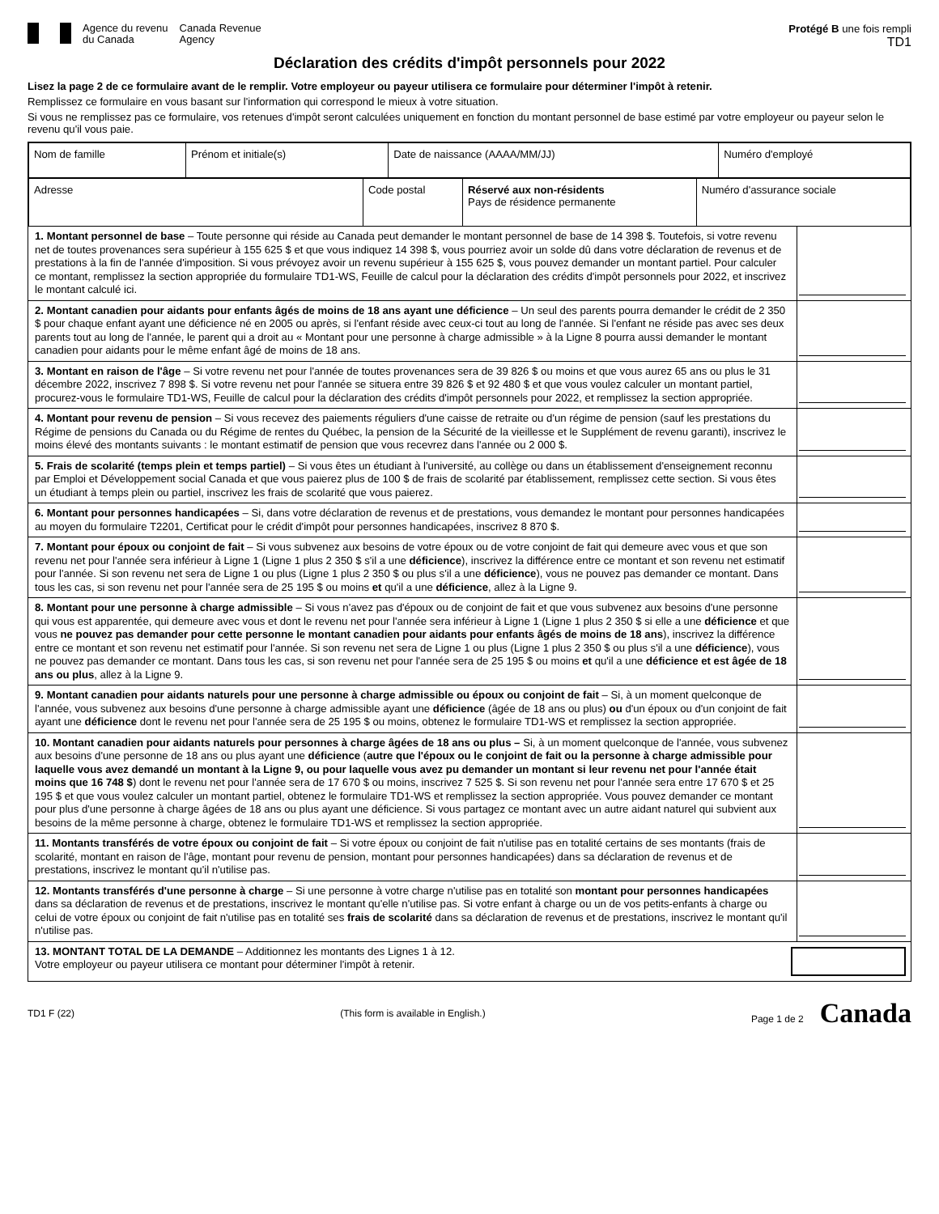Agence du revenu
du Canada
Canada Revenue
Agency
Protégé B une fois rempli
TD1
Déclaration des crédits d'impôt personnels pour 2022
Lisez la page 2 de ce formulaire avant de le remplir. Votre employeur ou payeur utilisera ce formulaire pour déterminer l'impôt à retenir.
Remplissez ce formulaire en vous basant sur l'information qui correspond le mieux à votre situation.
Si vous ne remplissez pas ce formulaire, vos retenues d'impôt seront calculées uniquement en fonction du montant personnel de base estimé par votre employeur ou payeur selon le revenu qu'il vous paie.
| Nom de famille | Prénom et initiale(s) | Date de naissance (AAAA/MM/JJ) | Numéro d'employé |
| Adresse | Code postal | Réservé aux non-résidents Pays de résidence permanente | Numéro d'assurance sociale |
1. Montant personnel de base – Toute personne qui réside au Canada peut demander le montant personnel de base de 14 398 $. Toutefois, si votre revenu net de toutes provenances sera supérieur à 155 625 $ et que vous indiquez 14 398 $, vous pourriez avoir un solde dû dans votre déclaration de revenus et de prestations à la fin de l'année d'imposition. Si vous prévoyez avoir un revenu supérieur à 155 625 $, vous pouvez demander un montant partiel. Pour calculer ce montant, remplissez la section appropriée du formulaire TD1-WS, Feuille de calcul pour la déclaration des crédits d'impôt personnels pour 2022, et inscrivez le montant calculé ici.
2. Montant canadien pour aidants pour enfants âgés de moins de 18 ans ayant une déficience – Un seul des parents pourra demander le crédit de 2 350 $ pour chaque enfant ayant une déficience né en 2005 ou après, si l'enfant réside avec ceux-ci tout au long de l'année. Si l'enfant ne réside pas avec ses deux parents tout au long de l'année, le parent qui a droit au « Montant pour une personne à charge admissible » à la Ligne 8 pourra aussi demander le montant canadien pour aidants pour le même enfant âgé de moins de 18 ans.
3. Montant en raison de l'âge – Si votre revenu net pour l'année de toutes provenances sera de 39 826 $ ou moins et que vous aurez 65 ans ou plus le 31 décembre 2022, inscrivez 7 898 $. Si votre revenu net pour l'année se situera entre 39 826 $ et 92 480 $ et que vous voulez calculer un montant partiel, procurez-vous le formulaire TD1-WS, Feuille de calcul pour la déclaration des crédits d'impôt personnels pour 2022, et remplissez la section appropriée.
4. Montant pour revenu de pension – Si vous recevez des paiements réguliers d'une caisse de retraite ou d'un régime de pension (sauf les prestations du Régime de pensions du Canada ou du Régime de rentes du Québec, la pension de la Sécurité de la vieillesse et le Supplément de revenu garanti), inscrivez le moins élevé des montants suivants : le montant estimatif de pension que vous recevrez dans l'année ou 2 000 $.
5. Frais de scolarité (temps plein et temps partiel) – Si vous êtes un étudiant à l'université, au collège ou dans un établissement d'enseignement reconnu par Emploi et Développement social Canada et que vous paierez plus de 100 $ de frais de scolarité par établissement, remplissez cette section. Si vous êtes un étudiant à temps plein ou partiel, inscrivez les frais de scolarité que vous paierez.
6. Montant pour personnes handicapées – Si, dans votre déclaration de revenus et de prestations, vous demandez le montant pour personnes handicapées au moyen du formulaire T2201, Certificat pour le crédit d'impôt pour personnes handicapées, inscrivez 8 870 $.
7. Montant pour époux ou conjoint de fait – Si vous subvenez aux besoins de votre époux ou de votre conjoint de fait qui demeure avec vous et que son revenu net pour l'année sera inférieur à Ligne 1 (Ligne 1 plus 2 350 $ s'il a une déficience), inscrivez la différence entre ce montant et son revenu net estimatif pour l'année. Si son revenu net sera de Ligne 1 ou plus (Ligne 1 plus 2 350 $ ou plus s'il a une déficience), vous ne pouvez pas demander ce montant. Dans tous les cas, si son revenu net pour l'année sera de 25 195 $ ou moins et qu'il a une déficience, allez à la Ligne 9.
8. Montant pour une personne à charge admissible – Si vous n'avez pas d'époux ou de conjoint de fait et que vous subvenez aux besoins d'une personne qui vous est apparentée, qui demeure avec vous et dont le revenu net pour l'année sera inférieur à Ligne 1 (Ligne 1 plus 2 350 $ si elle a une déficience et que vous ne pouvez pas demander pour cette personne le montant canadien pour aidants pour enfants âgés de moins de 18 ans), inscrivez la différence entre ce montant et son revenu net estimatif pour l'année. Si son revenu net sera de Ligne 1 ou plus (Ligne 1 plus 2 350 $ ou plus s'il a une déficience), vous ne pouvez pas demander ce montant. Dans tous les cas, si son revenu net pour l'année sera de 25 195 $ ou moins et qu'il a une déficience et est âgée de 18 ans ou plus, allez à la Ligne 9.
9. Montant canadien pour aidants naturels pour une personne à charge admissible ou époux ou conjoint de fait – Si, à un moment quelconque de l'année, vous subvenez aux besoins d'une personne à charge admissible ayant une déficience (âgée de 18 ans ou plus) ou d'un époux ou d'un conjoint de fait ayant une déficience dont le revenu net pour l'année sera de 25 195 $ ou moins, obtenez le formulaire TD1-WS et remplissez la section appropriée.
10. Montant canadien pour aidants naturels pour personnes à charge âgées de 18 ans ou plus – Si, à un moment quelconque de l'année, vous subvenez aux besoins d'une personne de 18 ans ou plus ayant une déficience (autre que l'époux ou le conjoint de fait ou la personne à charge admissible pour laquelle vous avez demandé un montant à la Ligne 9, ou pour laquelle vous avez pu demander un montant si leur revenu net pour l'année était moins que 16 748 $) dont le revenu net pour l'année sera de 17 670 $ ou moins, inscrivez 7 525 $. Si son revenu net pour l'année sera entre 17 670 $ et 25 195 $ et que vous voulez calculer un montant partiel, obtenez le formulaire TD1-WS et remplissez la section appropriée. Vous pouvez demander ce montant pour plus d'une personne à charge âgées de 18 ans ou plus ayant une déficience. Si vous partagez ce montant avec un autre aidant naturel qui subvient aux besoins de la même personne à charge, obtenez le formulaire TD1-WS et remplissez la section appropriée.
11. Montants transférés de votre époux ou conjoint de fait – Si votre époux ou conjoint de fait n'utilise pas en totalité certains de ses montants (frais de scolarité, montant en raison de l'âge, montant pour revenu de pension, montant pour personnes handicapées) dans sa déclaration de revenus et de prestations, inscrivez le montant qu'il n'utilise pas.
12. Montants transférés d'une personne à charge – Si une personne à votre charge n'utilise pas en totalité son montant pour personnes handicapées dans sa déclaration de revenus et de prestations, inscrivez le montant qu'elle n'utilise pas. Si votre enfant à charge ou un de vos petits-enfants à charge ou celui de votre époux ou conjoint de fait n'utilise pas en totalité ses frais de scolarité dans sa déclaration de revenus et de prestations, inscrivez le montant qu'il n'utilise pas.
13. MONTANT TOTAL DE LA DEMANDE – Additionnez les montants des Lignes 1 à 12.
Votre employeur ou payeur utilisera ce montant pour déterminer l'impôt à retenir.
TD1 F (22) (This form is available in English.) Page 1 de 2 Canada